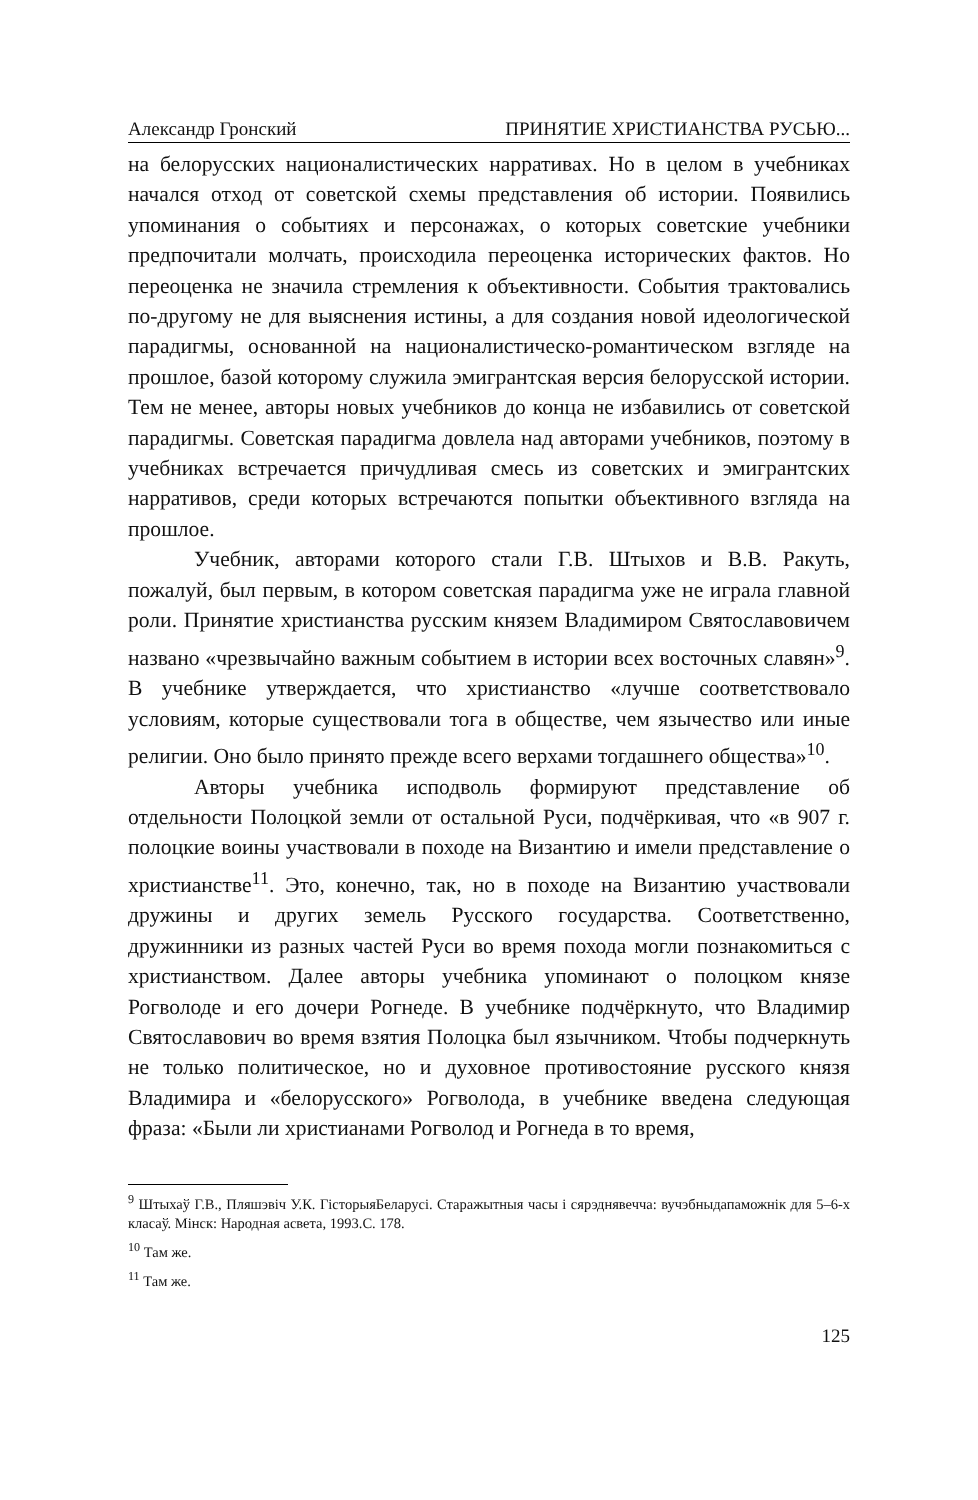Александр Гронский ПРИНЯТИЕ ХРИСТИАНСТВА РУСЬЮ...
на белорусских националистических нарративах. Но в целом в учебниках начался отход от советской схемы представления об истории. Появились упоминания о событиях и персонажах, о которых советские учебники предпочитали молчать, происходила переоценка исторических фактов. Но переоценка не значила стремления к объективности. События трактовались по-другому не для выяснения истины, а для создания новой идеологической парадигмы, основанной на националистическо-романтическом взгляде на прошлое, базой которому служила эмигрантская версия белорусской истории. Тем не менее, авторы новых учебников до конца не избавились от советской парадигмы. Советская парадигма довлела над авторами учебников, поэтому в учебниках встречается причудливая смесь из советских и эмигрантских нарративов, среди которых встречаются попытки объективного взгляда на прошлое.
Учебник, авторами которого стали Г.В. Штыхов и В.В. Ракуть, пожалуй, был первым, в котором советская парадигма уже не играла главной роли. Принятие христианства русским князем Владимиром Святославовичем названо «чрезвычайно важным событием в истории всех восточных славян»<sup>9</sup>. В учебнике утверждается, что христианство «лучше соответствовало условиям, которые существовали тога в обществе, чем язычество или иные религии. Оно было принято прежде всего верхами тогдашнего общества»<sup>10</sup>.
Авторы учебника исподволь формируют представление об отдельности Полоцкой земли от остальной Руси, подчёркивая, что «в 907 г. полоцкие воины участвовали в походе на Византию и имели представление о христианстве<sup>11</sup>. Это, конечно, так, но в походе на Византию участвовали дружины и других земель Русского государства. Соответственно, дружинники из разных частей Руси во время похода могли познакомиться с христианством. Далее авторы учебника упоминают о полоцком князе Рогволоде и его дочери Рогнеде. В учебнике подчёркнуто, что Владимир Святославович во время взятия Полоцка был язычником. Чтобы подчеркнуть не только политическое, но и духовное противостояние русского князя Владимира и «белорусского» Рогволода, в учебнике введена следующая фраза: «Были ли христианами Рогволод и Рогнеда в то время,
<sup>9</sup> Штыхаў Г.В., Пляшэвіч У.К. ГісторыяБеларусі. Старажытныя часы і сярэднявечча: вучэбныдапаможнік для 5–6-х класаў. Мінск: Народная асвета, 1993.С. 178.
<sup>10</sup> Там же.
<sup>11</sup> Там же.
125